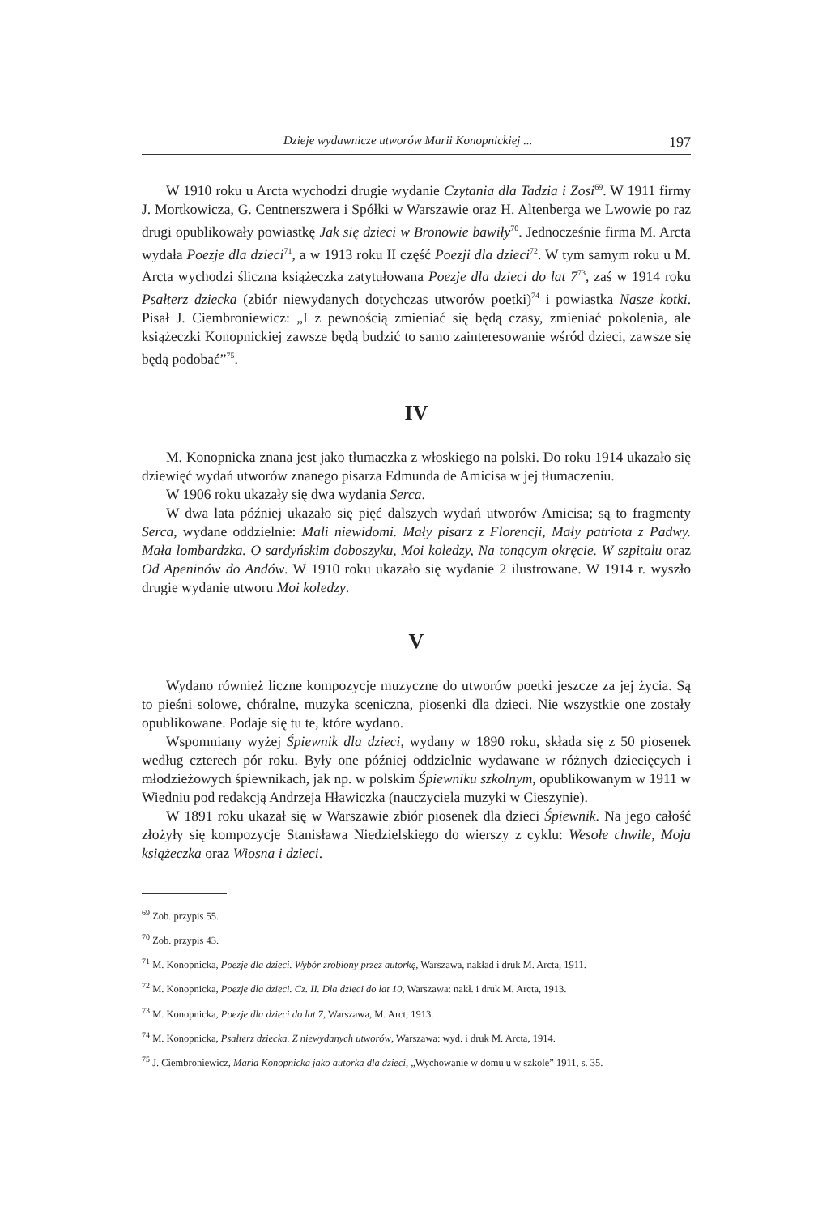Dzieje wydawnicze utworów Marii Konopnickiej ... 197
W 1910 roku u Arcta wychodzi drugie wydanie Czytania dla Tadzia i Zosi<sup>69</sup>. W 1911 firmy J. Mortkowicza, G. Centnerszwera i Spółki w Warszawie oraz H. Altenberga we Lwowie po raz drugi opublikowały powiastkę Jak się dzieci w Bronowie bawiły<sup>70</sup>. Jednocześnie firma M. Arcta wydała Poezje dla dzieci<sup>71</sup>, a w 1913 roku II część Poezji dla dzieci<sup>72</sup>. W tym samym roku u M. Arcta wychodzi śliczna książeczka zatytułowana Poezje dla dzieci do lat 7<sup>73</sup>, zaś w 1914 roku Psałterz dziecka (zbiór niewydanych dotychczas utworów poetki)<sup>74</sup> i powiastka Nasze kotki. Pisał J. Ciembroniewicz: „I z pewnością zmieniać się będą czasy, zmieniać pokolenia, ale książeczki Konopnickiej zawsze będą budzić to samo zainteresowanie wśród dzieci, zawsze się będą podobać”<sup>75</sup>.
IV
M. Konopnicka znana jest jako tłumaczka z włoskiego na polski. Do roku 1914 ukazało się dziewięć wydań utworów znanego pisarza Edmunda de Amicisa w jej tłumaczeniu.
W 1906 roku ukazały się dwa wydania Serca.
W dwa lata później ukazało się pięć dalszych wydań utworów Amicisa; są to fragmenty Serca, wydane oddzielnie: Mali niewidomi. Mały pisarz z Florencji, Mały patriota z Padwy. Mała lombardzka. O sardyńskim doboszyku, Moi koledzy, Na tonącym okręcie. W szpitalu oraz Od Apeninów do Andów. W 1910 roku ukazało się wydanie 2 ilustrowane. W 1914 r. wyszło drugie wydanie utworu Moi koledzy.
V
Wydano również liczne kompozycje muzyczne do utworów poetki jeszcze za jej życia. Są to pieśni solowe, chóralne, muzyka sceniczna, piosenki dla dzieci. Nie wszystkie one zostały opublikowane. Podaje się tu te, które wydano.
Wspomniany wyżej Śpiewnik dla dzieci, wydany w 1890 roku, składa się z 50 piosenek według czterech pór roku. Były one później oddzielnie wydawane w różnych dziecięcych i młodzieżowych śpiewnikach, jak np. w polskim Śpiewniku szkolnym, opublikowanym w 1911 w Wiedniu pod redakcją Andrzeja Hławiczka (nauczyciela muzyki w Cieszynie).
W 1891 roku ukazał się w Warszawie zbiór piosenek dla dzieci Śpiewnik. Na jego całość złożyły się kompozycje Stanisława Niedzielskiego do wierszy z cyklu: Wesołe chwile, Moja książeczka oraz Wiosna i dzieci.
<sup>69</sup> Zob. przypis 55.
<sup>70</sup> Zob. przypis 43.
<sup>71</sup> M. Konopnicka, Poezje dla dzieci. Wybór zrobiony przez autorkę, Warszawa, nakład i druk M. Arcta, 1911.
<sup>72</sup> M. Konopnicka, Poezje dla dzieci. Cz. II. Dla dzieci do lat 10, Warszawa: nakł. i druk M. Arcta, 1913.
<sup>73</sup> M. Konopnicka, Poezje dla dzieci do lat 7, Warszawa, M. Arct, 1913.
<sup>74</sup> M. Konopnicka, Psałterz dziecka. Z niewydanych utworów, Warszawa: wyd. i druk M. Arcta, 1914.
<sup>75</sup> J. Ciembroniewicz, Maria Konopnicka jako autorka dla dzieci, „Wychowanie w domu u w szkole” 1911, s. 35.